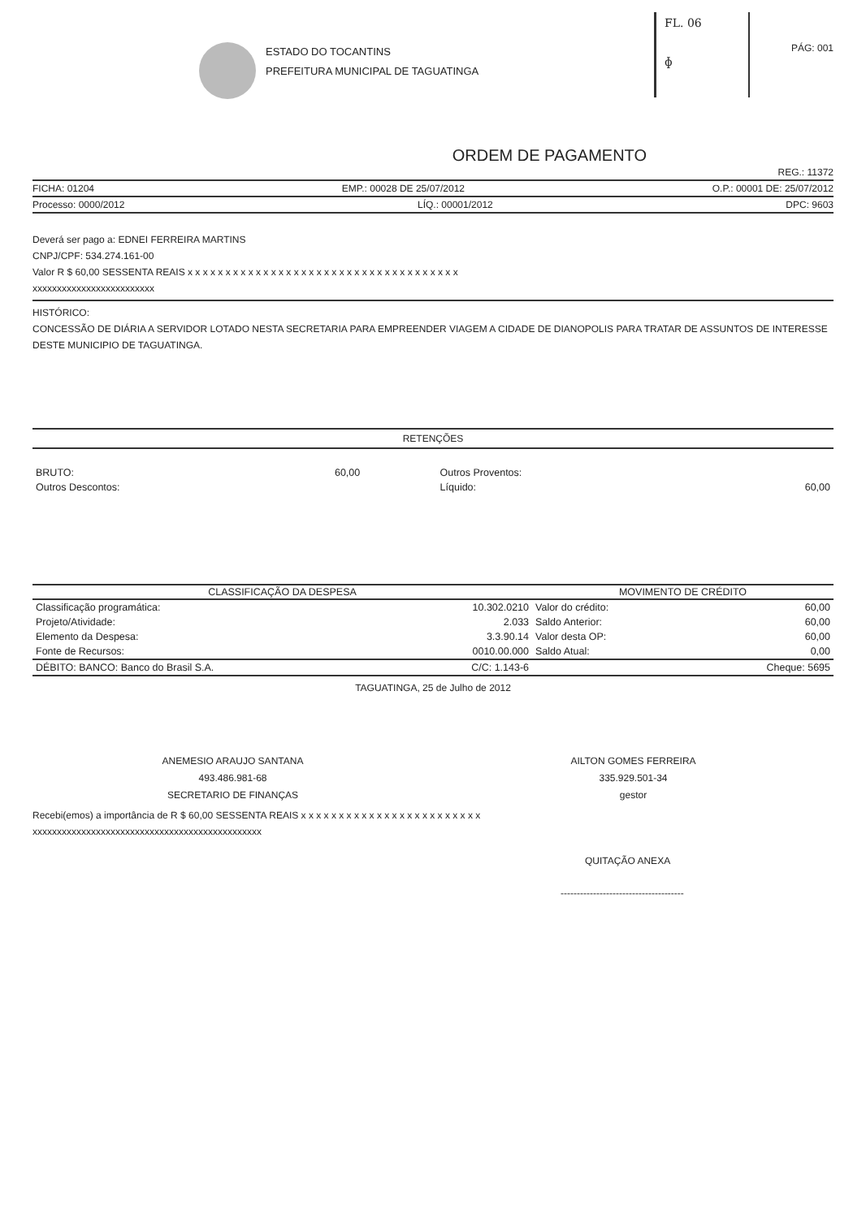FL. 06
ɸ
ESTADO DO TOCANTINS
PREFEITURA MUNICIPAL DE TAGUATINGA
PÁG: 001
ORDEM DE PAGAMENTO
REG.: 11372
FICHA: 01204 EMP.: 00028 DE 25/07/2012 O.P.: 00001 DE: 25/07/2012
Processo: 0000/2012 LÍQ.: 00001/2012 DPC: 9603
Deverá ser pago a: EDNEI FERREIRA MARTINS
CNPJ/CPF: 534.274.161-00
Valor R $ 60,00 SESSENTA REAIS x x x x x x x x x x x x x x x x x x x x x x x x x x x x x x x x x x x x
xxxxxxxxxxxxxxxxxxxxxxxxx
HISTÓRICO:
CONCESSÃO DE DIÁRIA A SERVIDOR LOTADO NESTA SECRETARIA PARA EMPREENDER VIAGEM A CIDADE DE DIANOPOLIS PARA TRATAR DE ASSUNTOS DE INTERESSE DESTE MUNICIPIO DE TAGUATINGA.
RETENÇÕES
| BRUTO: | 60,00 | Outros Proventos: | |
| Outros Descontos: | | Líquido: | 60,00 |
| CLASSIFICAÇÃO DA DESPESA | | MOVIMENTO DE CRÉDITO | |
| --- | --- | --- | --- |
| Classificação programática: | 10.302.0210 | Valor do crédito: | 60,00 |
| Projeto/Atividade: | 2.033 | Saldo Anterior: | 60,00 |
| Elemento da Despesa: | 3.3.90.14 | Valor desta OP: | 60,00 |
| Fonte de Recursos: | 0010.00.000 | Saldo Atual: | 0,00 |
| DÉBITO: BANCO: Banco do Brasil S.A. | C/C: 1.143-6 | | Cheque: 5695 |
TAGUATINGA, 25 de Julho de 2012
ANEMESIO ARAUJO SANTANA
493.486.981-68
SECRETARIO DE FINANÇAS
AILTON GOMES FERREIRA
335.929.501-34
gestor
Recebi(emos) a importância de R $ 60,00 SESSENTA REAIS x x x x x x x x x x x x x x x x x x x x x x x x
xxxxxxxxxxxxxxxxxxxxxxxxxxxxxxxxxxxxxxxxxxxxxxx
QUITAÇÃO ANEXA
--------------------------------------